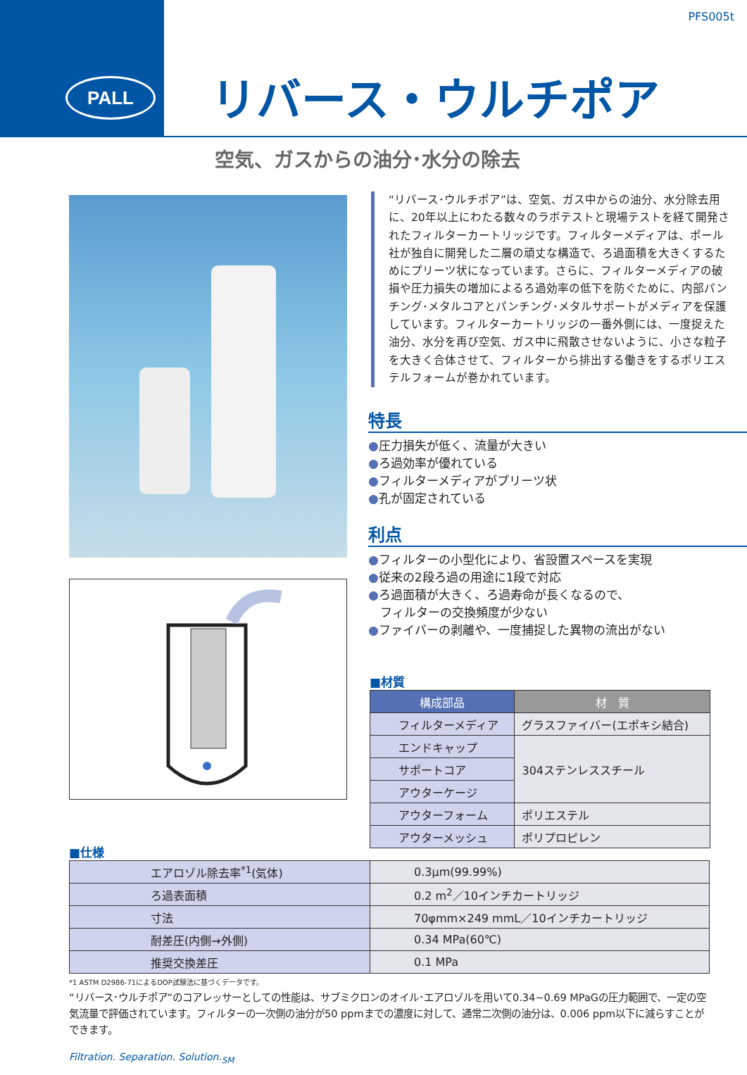PALL
PFS005t
リバース・ウルチポア
空気、ガスからの油分･水分の除去
“リバース･ウルチポア”は、空気、ガス中からの油分、水分除去用に、20年以上にわたる数々のラボテストと現場テストを経て開発されたフィルターカートリッジです。フィルターメディアは、ポール社が独自に開発した二層の頑丈な構造で、ろ過面積を大きくするためにプリーツ状になっています。さらに、フィルターメディアの破損や圧力損失の増加によるろ過効率の低下を防ぐために、内部パンチング･メタルコアとパンチング･メタルサポートがメディアを保護しています。フィルターカートリッジの一番外側には、一度捉えた油分、水分を再び空気、ガス中に飛散させないように、小さな粒子を大きく合体させて、フィルターから排出する働きをするポリエステルフォームが巻かれています。
特長
●圧力損失が低く、流量が大きい
●ろ過効率が優れている
●フィルターメディアがプリーツ状
●孔が固定されている
利点
●フィルターの小型化により、省設置スペースを実現
●従来の2段ろ過の用途に1段で対応
●ろ過面積が大きく、ろ過寿命が長くなるので、
　フィルターの交換頻度が少ない
●ファイバーの剥離や、一度捕捉した異物の流出がない
■材質
| 構成部品 | 材 質 |
| --- | --- |
| フィルターメディア | グラスファイバー(エポキシ結合) |
| エンドキャップ | 304ステンレススチール |
| サポートコア | |
| アウターケージ | |
| アウターフォーム | ポリエステル |
| アウターメッシュ | ポリプロピレン |
■仕様
| エアロゾル除去率<sup>*1</sup>(気体) | 0.3μm(99.99%) |
| ろ過表面積 | 0.2 m<sup>2</sup>／10インチカートリッジ |
| 寸法 | 70φmm×249 mmL／10インチカートリッジ |
| 耐差圧(内側→外側) | 0.34 MPa(60℃) |
| 推奨交換差圧 | 0.1 MPa |
*1 ASTM D2986-71によるDOP試験法に基づくデータです。
“リバース･ウルチポア”のコアレッサーとしての性能は、サブミクロンのオイル･エアロゾルを用いて0.34~0.69 MPaGの圧力範囲で、一定の空気流量で評価されています。フィルターの一次側の油分が50 ppmまでの濃度に対して、通常二次側の油分は、0.006 ppm以下に減らすことができます。
Filtration. Separation. Solution.<sub>SM</sub>